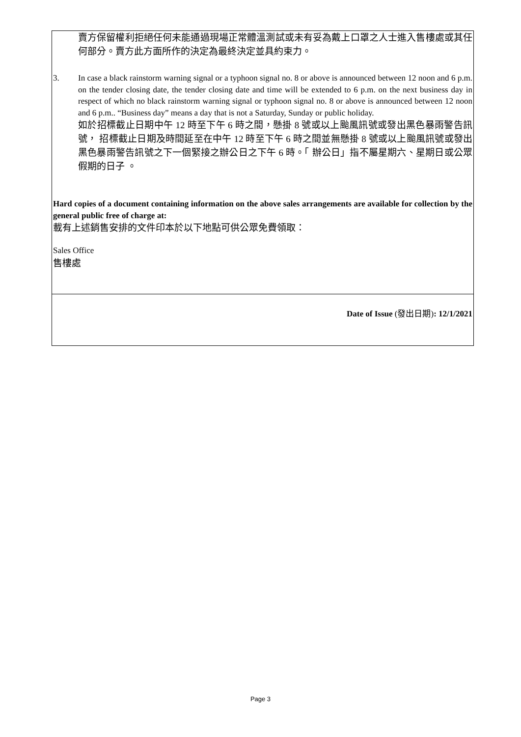| 賣方保留權利拒絕任何未能通過現場正常體溫測試或未有妥為戴上口罩之人士進入售樓處或其任何部分。賣方此方面所作的決定為最終決定並具約束力。 3. In case a black rainstorm warning signal or a typhoon signal no. 8 or above is announced between 12 noon and 6 p.m. on the tender closing date, the tender closing date and time will be extended to 6 p.m. on the next business day in respect of which no black rainstorm warning signal or typhoon signal no. 8 or above is announced between 12 noon and 6 p.m.. “Business day” means a day that is not a Saturday, Sunday or public holiday. 如於招標截止日期中午 12 時至下午 6 時之間，懸掛 8 號或以上颱風訊號或發出黑色暴雨警告訊號， 招標截止日期及時間延至在中午 12 時至下午 6 時之間並無懸掛 8 號或以上颱風訊號或發出黑色暴雨警告訊號之下一個緊接之辦公日之下午 6 時。「 辦公日」指不屬星期六、星期日或公眾假期的日子 。 Hard copies of a document containing information on the above sales arrangements are available for collection by the general public free of charge at: 載有上述銷售安排的文件印本於以下地點可供公眾免費領取： Sales Office 售樓處 |
| Date of Issue (發出日期) : 12/1/2021 |
Page 3